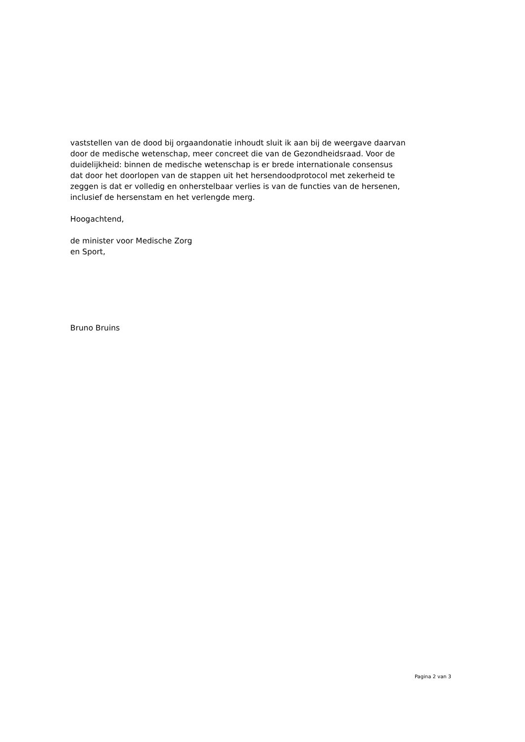vaststellen van de dood bij orgaandonatie inhoudt sluit ik aan bij de weergave daarvan door de medische wetenschap, meer concreet die van de Gezondheidsraad. Voor de duidelijkheid: binnen de medische wetenschap is er brede internationale consensus dat door het doorlopen van de stappen uit het hersendoodprotocol met zekerheid te zeggen is dat er volledig en onherstelbaar verlies is van de functies van de hersenen, inclusief de hersenstam en het verlengde merg.
Hoogachtend,
de minister voor Medische Zorg
en Sport,
Bruno Bruins
Pagina 2 van 3